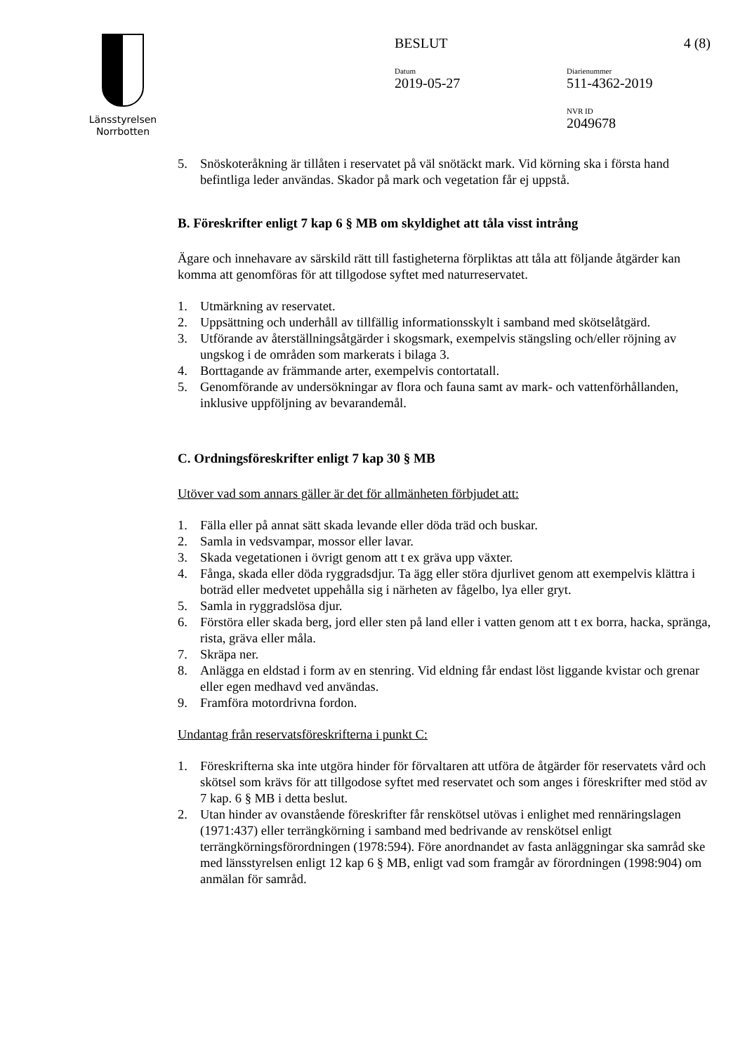Länsstyrelsen
Norrbotten
BESLUT 4 (8)
Datum
2019-05-27
Diarienummer
511-4362-2019
NVR ID
2049678
5. Snöskoteråkning är tillåten i reservatet på väl snötäckt mark. Vid körning ska i första hand befintliga leder användas. Skador på mark och vegetation får ej uppstå.
B. Föreskrifter enligt 7 kap 6 § MB om skyldighet att tåla visst intrång
Ägare och innehavare av särskild rätt till fastigheterna förpliktas att tåla att följande åtgärder kan komma att genomföras för att tillgodose syftet med naturreservatet.
1. Utmärkning av reservatet.
2. Uppsättning och underhåll av tillfällig informationsskylt i samband med skötselåtgärd.
3. Utförande av återställningsåtgärder i skogsmark, exempelvis stängsling och/eller röjning av ungskog i de områden som markerats i bilaga 3.
4. Borttagande av främmande arter, exempelvis contortatall.
5. Genomförande av undersökningar av flora och fauna samt av mark- och vattenförhållanden, inklusive uppföljning av bevarandemål.
C. Ordningsföreskrifter enligt 7 kap 30 § MB
Utöver vad som annars gäller är det för allmänheten förbjudet att:
1. Fälla eller på annat sätt skada levande eller döda träd och buskar.
2. Samla in vedsvampar, mossor eller lavar.
3. Skada vegetationen i övrigt genom att t ex gräva upp växter.
4. Fånga, skada eller döda ryggradsdjur. Ta ägg eller störa djurlivet genom att exempelvis klättra i boträd eller medvetet uppehålla sig i närheten av fågelbo, lya eller gryt.
5. Samla in ryggradslösa djur.
6. Förstöra eller skada berg, jord eller sten på land eller i vatten genom att t ex borra, hacka, spränga, rista, gräva eller måla.
7. Skräpa ner.
8. Anlägga en eldstad i form av en stenring. Vid eldning får endast löst liggande kvistar och grenar eller egen medhavd ved användas.
9. Framföra motordrivna fordon.
Undantag från reservatsföreskrifterna i punkt C:
1. Föreskrifterna ska inte utgöra hinder för förvaltaren att utföra de åtgärder för reservatets vård och skötsel som krävs för att tillgodose syftet med reservatet och som anges i föreskrifter med stöd av 7 kap. 6 § MB i detta beslut.
2. Utan hinder av ovanstående föreskrifter får renskötsel utövas i enlighet med rennäringslagen (1971:437) eller terrängkörning i samband med bedrivande av renskötsel enligt terrängkörningsförordningen (1978:594). Före anordnandet av fasta anläggningar ska samråd ske med länsstyrelsen enligt 12 kap 6 § MB, enligt vad som framgår av förordningen (1998:904) om anmälan för samråd.